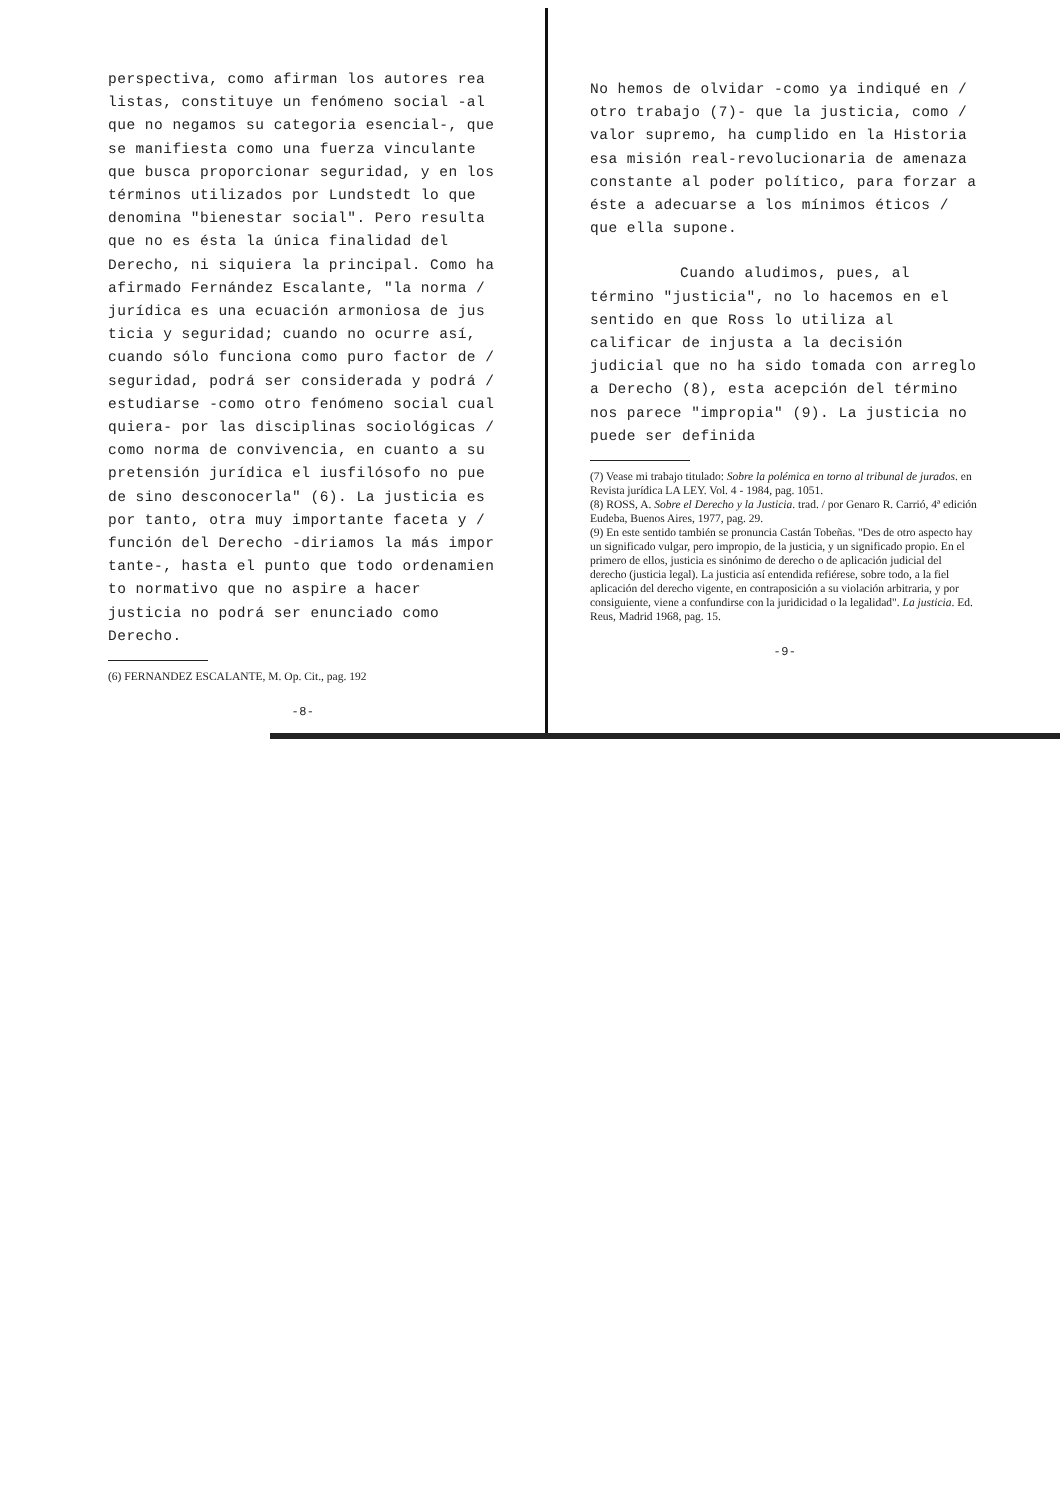perspectiva, como afirman los autores rea listas, constituye un fenómeno social -al que no negamos su categoria esencial-, que se manifiesta como una fuerza vinculante que busca proporcionar seguridad, y en los términos utilizados por Lundstedt lo que denomina "bienestar social". Pero resulta que no es ésta la única finalidad del Derecho, ni siquiera la principal. Como ha afirmado Fernández Escalante, "la norma / jurídica es una ecuación armoniosa de jus ticia y seguridad; cuando no ocurre así, cuando sólo funciona como puro factor de / seguridad, podrá ser considerada y podrá / estudiarse -como otro fenómeno social cual quiera- por las disciplinas sociológicas / como norma de convivencia, en cuanto a su pretensión jurídica el iusfilósofo no pue de sino desconocerla" (6). La justicia es por tanto, otra muy importante faceta y / función del Derecho -diriamos la más impor tante-, hasta el punto que todo ordenamien to normativo que no aspire a hacer justicia no podrá ser enunciado como Derecho.
(6) FERNANDEZ ESCALANTE, M. Op. Cit., pag. 192
-8-
No hemos de olvidar -como ya indiqué en / otro trabajo (7)- que la justicia, como / valor supremo, ha cumplido en la Historia esa misión real-revolucionaria de amenaza constante al poder político, para forzar a éste a adecuarse a los mínimos éticos / que ella supone.
Cuando aludimos, pues, al término "justicia", no lo hacemos en el sentido en que Ross lo utiliza al calificar de injusta a la decisión judicial que no ha sido tomada con arreglo a Derecho (8), esta acepción del término nos parece "impropia" (9). La justicia no puede ser definida
(7) Vease mi trabajo titulado: Sobre la polémica en torno al tribunal de jurados. en Revista jurídica LA LEY. Vol. 4 - 1984, pag. 1051.
(8) ROSS, A. Sobre el Derecho y la Justicia. trad. / por Genaro R. Carrió, 4ª edición Eudeba, Buenos Aires, 1977, pag. 29.
(9) En este sentido también se pronuncia Castán Tobeñas. "Des de otro aspecto hay un significado vulgar, pero impropio, de la justicia, y un significado propio. En el primero de ellos, justicia es sinónimo de derecho o de aplicación judicial del derecho (justicia legal). La justicia así entendida refiérese, sobre todo, a la fiel aplicación del derecho vigente, en contraposición a su violación arbitraria, y por consiguiente, viene a confundirse con la juridicidad o la legalidad". La justicia. Ed. Reus, Madrid 1968, pag. 15.
-9-